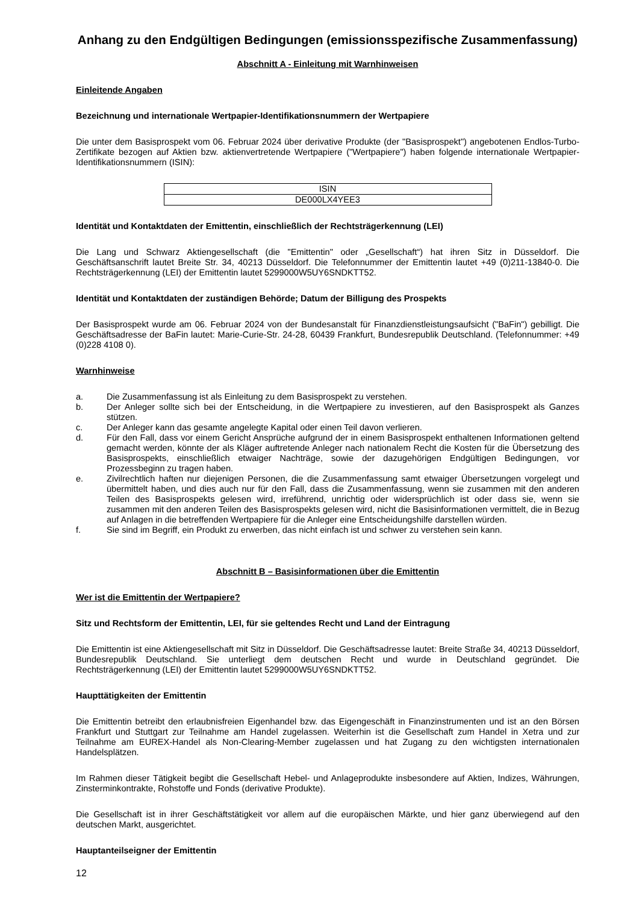Anhang zu den Endgültigen Bedingungen (emissionsspezifische Zusammenfassung)
Abschnitt A - Einleitung mit Warnhinweisen
Einleitende Angaben
Bezeichnung und internationale Wertpapier-Identifikationsnummern der Wertpapiere
Die unter dem Basisprospekt vom 06. Februar 2024 über derivative Produkte (der "Basisprospekt") angebotenen Endlos-Turbo-Zertifikate bezogen auf Aktien bzw. aktienvertretende Wertpapiere ("Wertpapiere") haben folgende internationale Wertpapier-Identifikationsnummern (ISIN):
| ISIN |
| DE000LX4YEE3 |
Identität und Kontaktdaten der Emittentin, einschließlich der Rechtsträgerkennung (LEI)
Die Lang und Schwarz Aktiengesellschaft (die "Emittentin" oder „Gesellschaft“) hat ihren Sitz in Düsseldorf. Die Geschäftsanschrift lautet Breite Str. 34, 40213 Düsseldorf. Die Telefonnummer der Emittentin lautet +49 (0)211-13840-0. Die Rechtsträgerkennung (LEI) der Emittentin lautet 5299000W5UY6SNDKTT52.
Identität und Kontaktdaten der zuständigen Behörde; Datum der Billigung des Prospekts
Der Basisprospekt wurde am 06. Februar 2024 von der Bundesanstalt für Finanzdienstleistungsaufsicht ("BaFin") gebilligt. Die Geschäftsadresse der BaFin lautet: Marie-Curie-Str. 24-28, 60439 Frankfurt, Bundesrepublik Deutschland. (Telefonnummer: +49 (0)228 4108 0).
Warnhinweise
a. Die Zusammenfassung ist als Einleitung zu dem Basisprospekt zu verstehen.
b. Der Anleger sollte sich bei der Entscheidung, in die Wertpapiere zu investieren, auf den Basisprospekt als Ganzes stützen.
c. Der Anleger kann das gesamte angelegte Kapital oder einen Teil davon verlieren.
d. Für den Fall, dass vor einem Gericht Ansprüche aufgrund der in einem Basisprospekt enthaltenen Informationen geltend gemacht werden, könnte der als Kläger auftretende Anleger nach nationalem Recht die Kosten für die Übersetzung des Basisprospekts, einschließlich etwaiger Nachträge, sowie der dazugehörigen Endgültigen Bedingungen, vor Prozessbeginn zu tragen haben.
e. Zivilrechtlich haften nur diejenigen Personen, die die Zusammenfassung samt etwaiger Übersetzungen vorgelegt und übermittelt haben, und dies auch nur für den Fall, dass die Zusammenfassung, wenn sie zusammen mit den anderen Teilen des Basisprospekts gelesen wird, irreführend, unrichtig oder widersprüchlich ist oder dass sie, wenn sie zusammen mit den anderen Teilen des Basisprospekts gelesen wird, nicht die Basisinformationen vermittelt, die in Bezug auf Anlagen in die betreffenden Wertpapiere für die Anleger eine Entscheidungshilfe darstellen würden.
f. Sie sind im Begriff, ein Produkt zu erwerben, das nicht einfach ist und schwer zu verstehen sein kann.
Abschnitt B – Basisinformationen über die Emittentin
Wer ist die Emittentin der Wertpapiere?
Sitz und Rechtsform der Emittentin, LEI, für sie geltendes Recht und Land der Eintragung
Die Emittentin ist eine Aktiengesellschaft mit Sitz in Düsseldorf. Die Geschäftsadresse lautet: Breite Straße 34, 40213 Düsseldorf, Bundesrepublik Deutschland. Sie unterliegt dem deutschen Recht und wurde in Deutschland gegründet. Die Rechtsträgerkennung (LEI) der Emittentin lautet 5299000W5UY6SNDKTT52.
Haupttätigkeiten der Emittentin
Die Emittentin betreibt den erlaubnisfreien Eigenhandel bzw. das Eigengeschäft in Finanzinstrumenten und ist an den Börsen Frankfurt und Stuttgart zur Teilnahme am Handel zugelassen. Weiterhin ist die Gesellschaft zum Handel in Xetra und zur Teilnahme am EUREX-Handel als Non-Clearing-Member zugelassen und hat Zugang zu den wichtigsten internationalen Handelsplätzen.
Im Rahmen dieser Tätigkeit begibt die Gesellschaft Hebel- und Anlageprodukte insbesondere auf Aktien, Indizes, Währungen, Zinsterminkontrakte, Rohstoffe und Fonds (derivative Produkte).
Die Gesellschaft ist in ihrer Geschäftstätigkeit vor allem auf die europäischen Märkte, und hier ganz überwiegend auf den deutschen Markt, ausgerichtet.
Hauptanteilseigner der Emittentin
12